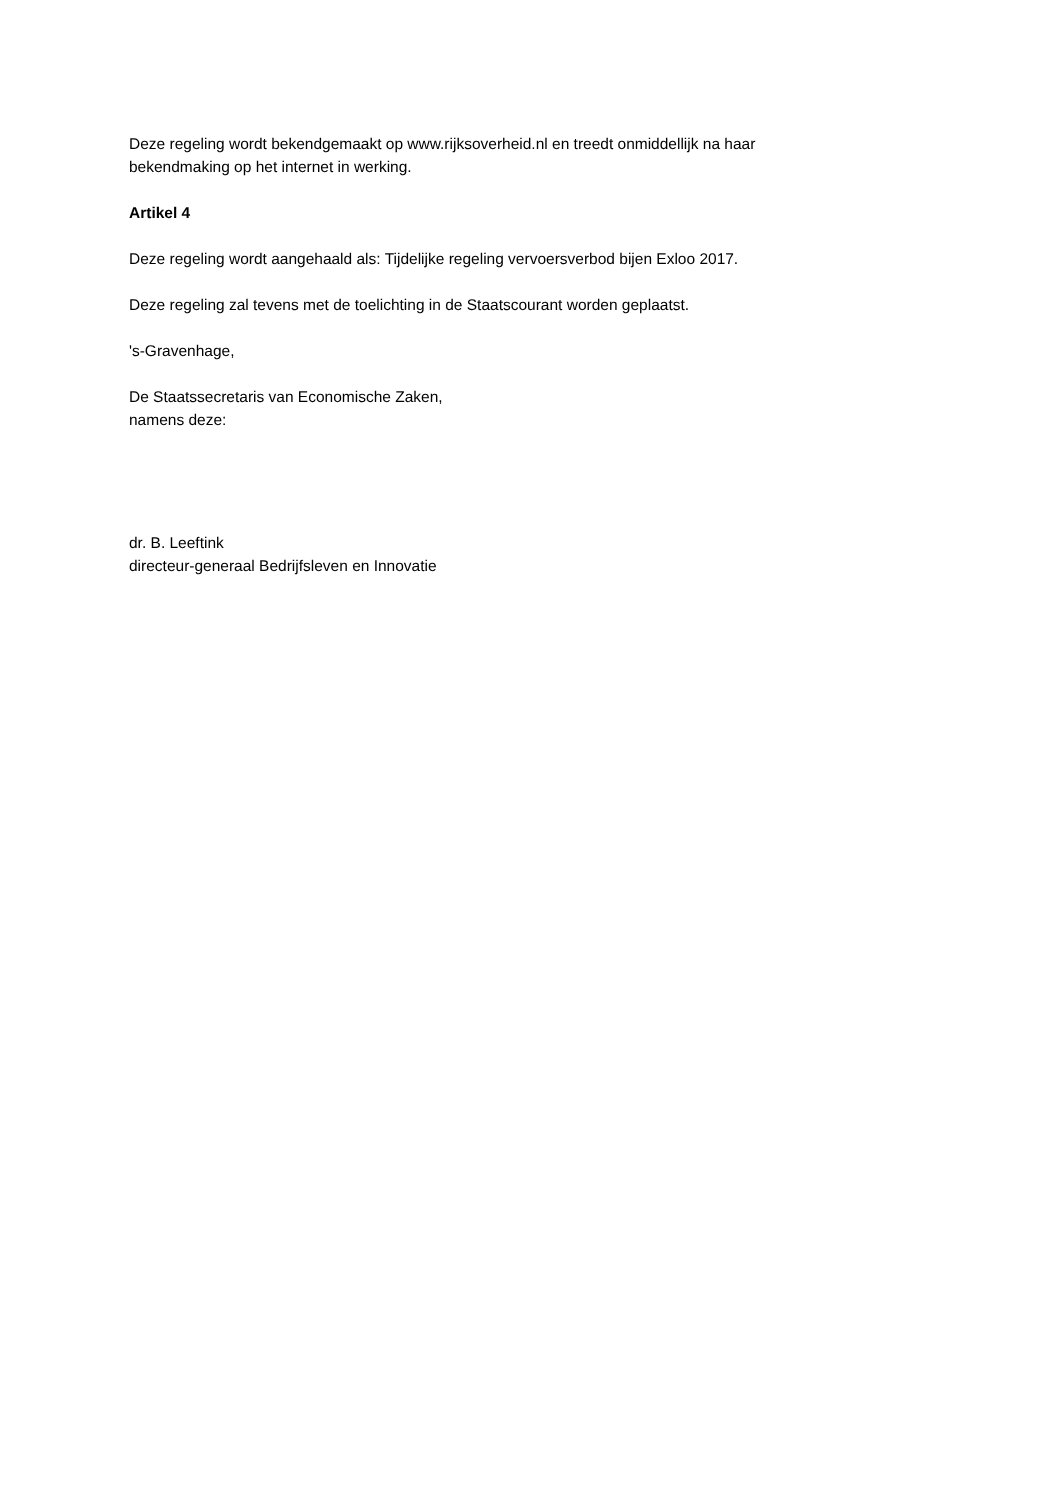Deze regeling wordt bekendgemaakt op www.rijksoverheid.nl en treedt onmiddellijk na haar
bekendmaking op het internet in werking.
Artikel 4
Deze regeling wordt aangehaald als: Tijdelijke regeling vervoersverbod bijen Exloo 2017.
Deze regeling zal tevens met de toelichting in de Staatscourant worden geplaatst.
's-Gravenhage,
De Staatssecretaris van Economische Zaken,
namens deze:
dr. B. Leeftink
directeur-generaal Bedrijfsleven en Innovatie